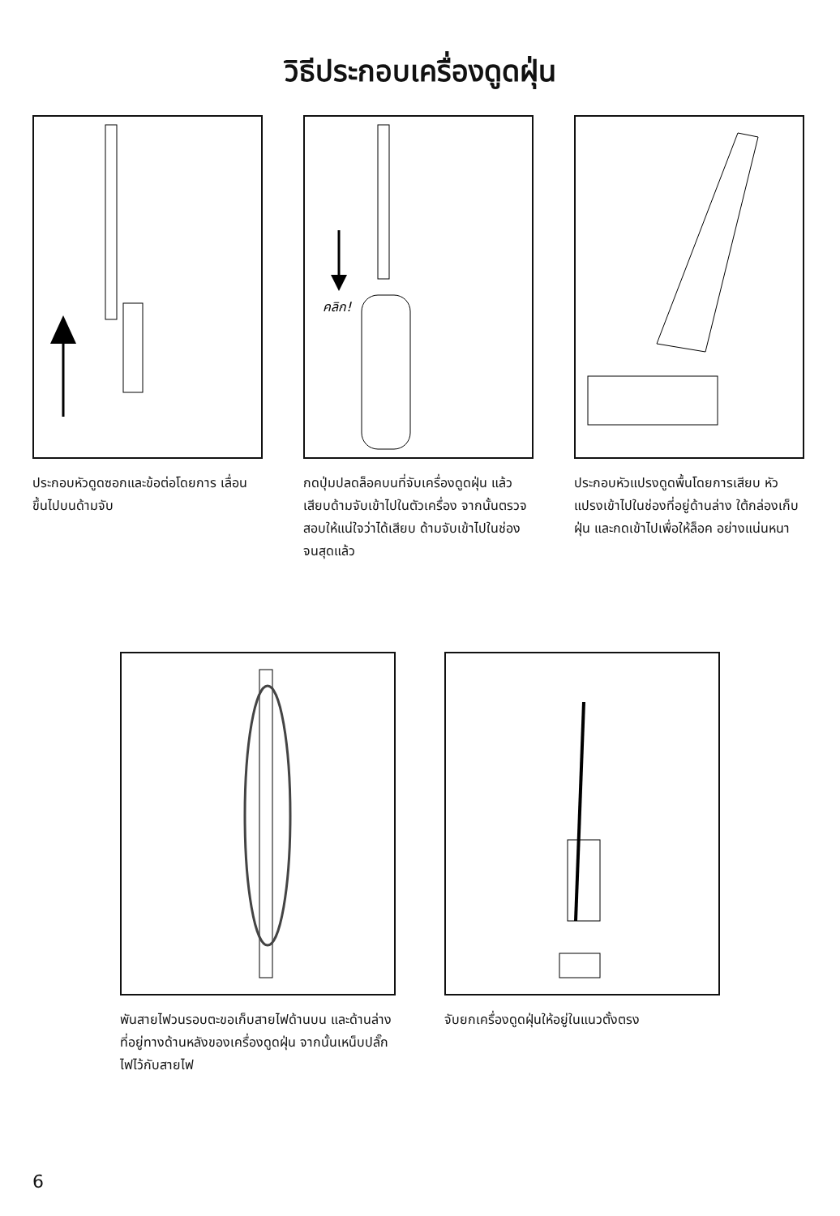วิธีประกอบเครื่องดูดฝุ่น
ประกอบหัวดูดซอกและข้อต่อโดยการ เลื่อนขึ้นไปบนด้ามจับ
คลิก!
กดปุ่มปลดล็อคบนที่จับเครื่องดูดฝุ่น แล้วเสียบด้ามจับเข้าไปในตัวเครื่อง จากนั้นตรวจสอบให้แน่ใจว่าได้เสียบ ด้ามจับเข้าไปในช่องจนสุดแล้ว
ประกอบหัวแปรงดูดพื้นโดยการเสียบ หัวแปรงเข้าไปในช่องที่อยู่ด้านล่าง ใต้กล่องเก็บฝุ่น และกดเข้าไปเพื่อให้ล็อค อย่างแน่นหนา
พันสายไฟวนรอบตะขอเก็บสายไฟด้านบน และด้านล่างที่อยู่ทางด้านหลังของเครื่องดูดฝุ่น จากนั้นเหน็บปลั๊กไฟไว้กับสายไฟ
จับยกเครื่องดูดฝุ่นให้อยู่ในแนวตั้งตรง
6